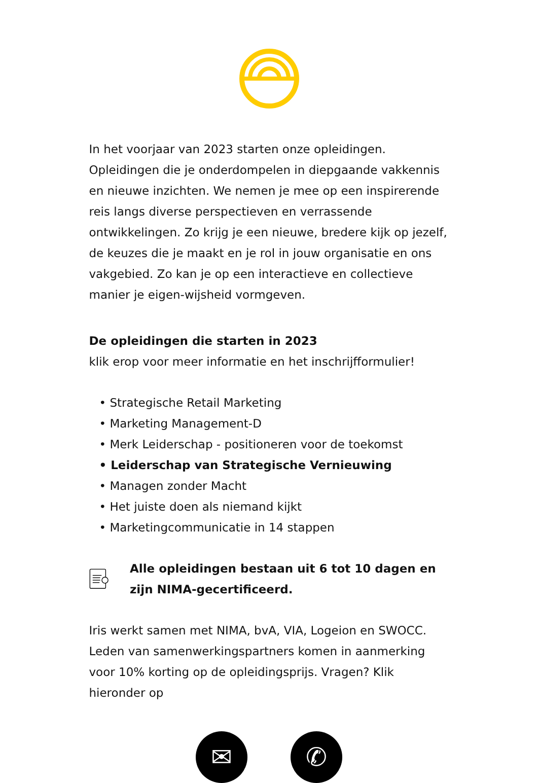In het voorjaar van 2023 starten onze opleidingen. Opleidingen die je onderdompelen in diepgaande vakkennis en nieuwe inzichten. We nemen je mee op een inspirerende reis langs diverse perspectieven en verrassende ontwikkelingen. Zo krijg je een nieuwe, bredere kijk op jezelf, de keuzes die je maakt en je rol in jouw organisatie en ons vakgebied. Zo kan je op een interactieve en collectieve manier je eigen-wijsheid vormgeven.
De opleidingen die starten in 2023
klik erop voor meer informatie en het inschrijfformulier!
• Strategische Retail Marketing
• Marketing Management-D
• Merk Leiderschap - positioneren voor de toekomst
• Leiderschap van Strategische Vernieuwing
• Managen zonder Macht
• Het juiste doen als niemand kijkt
• Marketingcommunicatie in 14 stappen
Alle opleidingen bestaan uit 6 tot 10 dagen en zijn NIMA-gecertificeerd.
Iris werkt samen met NIMA, bvA, VIA, Logeion en SWOCC. Leden van samenwerkingspartners komen in aanmerking voor 10% korting op de opleidingsprijs. Vragen? Klik hieronder op
✉ ✆